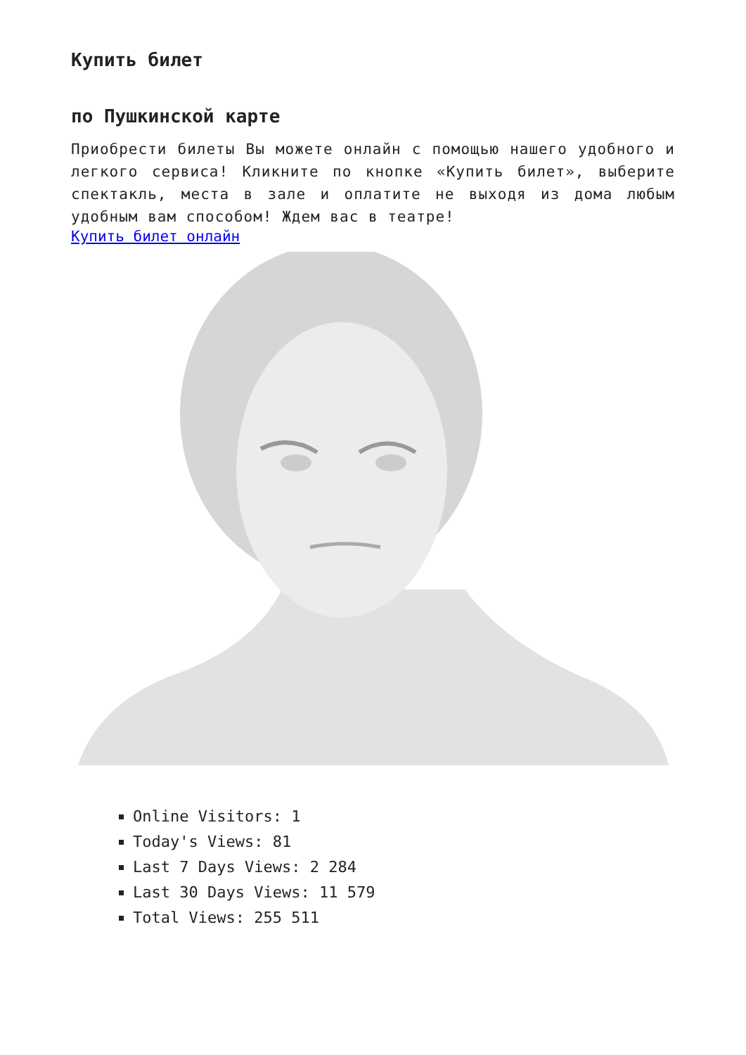Купить билет
по Пушкинской карте
Приобрести билеты Вы можете онлайн с помощью нашего удобного и легкого сервиса! Кликните по кнопке «Купить билет», выберите спектакль, места в зале и оплатите не выходя из дома любым удобным вам способом! Ждем вас в театре!
Купить билет онлайн
Online Visitors: 1
Today's Views: 81
Last 7 Days Views: 2 284
Last 30 Days Views: 11 579
Total Views: 255 511